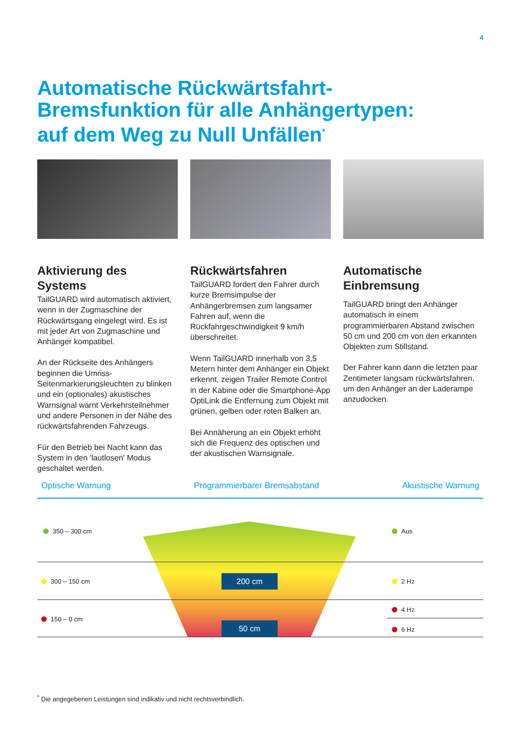4
Automatische Rückwärtsfahrt-
Bremsfunktion für alle Anhängertypen:
auf dem Weg zu Null Unfällen<sup>*</sup>
Aktivierung des Systems
TailGUARD wird automatisch aktiviert, wenn in der Zugmaschine der Rückwärtsgang eingelegt wird. Es ist mit jeder Art von Zugmaschine und Anhänger kompatibel.
An der Rückseite des Anhängers beginnen die Umriss-Seitenmarkierungsleuchten zu blinken und ein (optionales) akustisches Warnsignal warnt Verkehrsteilnehmer und andere Personen in der Nähe des rückwärtsfahrenden Fahrzeugs.
Für den Betrieb bei Nacht kann das System in den 'lautlosen' Modus geschaltet werden.
Rückwärtsfahren
TailGUARD fordert den Fahrer durch kurze Bremsimpulse der Anhängerbremsen zum langsamer Fahren auf, wenn die Rückfahrgeschwindigkeit 9 km/h überschreitet.
Wenn TailGUARD innerhalb von 3,5 Metern hinter dem Anhänger ein Objekt erkennt, zeigen Trailer Remote Control in der Kabine oder die Smartphone-App OptiLink die Entfernung zum Objekt mit grünen, gelben oder roten Balken an.
Bei Annäherung an ein Objekt erhöht sich die Frequenz des optischen und der akustischen Warnsignale.
Automatische Einbremsung
TailGUARD bringt den Anhänger automatisch in einem programmierbaren Abstand zwischen 50 cm und 200 cm von den erkannten Objekten zum Stillstand.
Der Fahrer kann dann die letzten paar Zentimeter langsam rückwärtsfahren, um den Anhänger an der Laderampe anzudocken.
Optische Warnung Programmierbarer Bremsabstand Akustische Warnung
350 – 300 cm
300 – 150 cm
150 – 0 cm
Aus
2 Hz
4 Hz
6 Hz
200 cm
50 cm
<sup>*</sup> Die angegebenen Leistungen sind indikativ und nicht rechtsverbindlich.